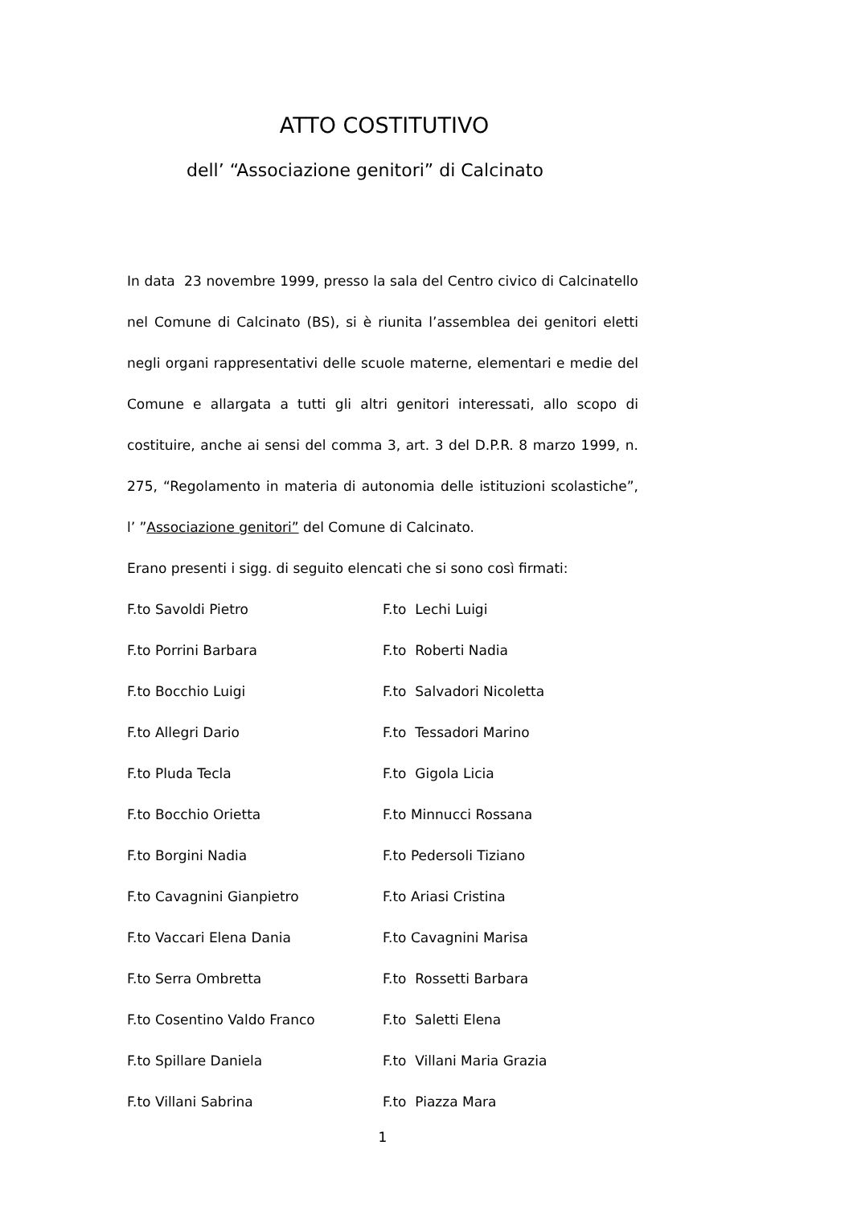ATTO COSTITUTIVO
dell’ “Associazione genitori” di Calcinato
In data 23 novembre 1999, presso la sala del Centro civico di Calcinatello nel Comune di Calcinato (BS), si è riunita l’assemblea dei genitori eletti negli organi rappresentativi delle scuole materne, elementari e medie del Comune e allargata a tutti gli altri genitori interessati, allo scopo di costituire, anche ai sensi del comma 3, art. 3 del D.P.R. 8 marzo 1999, n. 275, “Regolamento in materia di autonomia delle istituzioni scolastiche”, l’ ”Associazione genitori” del Comune di Calcinato.
Erano presenti i sigg. di seguito elencati che si sono così firmati:
F.to Savoldi Pietro
F.to Lechi Luigi
F.to Porrini Barbara
F.to Roberti Nadia
F.to Bocchio Luigi
F.to Salvadori Nicoletta
F.to Allegri Dario
F.to Tessadori Marino
F.to Pluda Tecla
F.to Gigola Licia
F.to Bocchio Orietta
F.to Minnucci Rossana
F.to Borgini Nadia
F.to Pedersoli Tiziano
F.to Cavagnini Gianpietro
F.to Ariasi Cristina
F.to Vaccari Elena Dania
F.to Cavagnini Marisa
F.to Serra Ombretta
F.to Rossetti Barbara
F.to Cosentino Valdo Franco
F.to Saletti Elena
F.to Spillare Daniela
F.to Villani Maria Grazia
F.to Villani Sabrina
F.to Piazza Mara
1